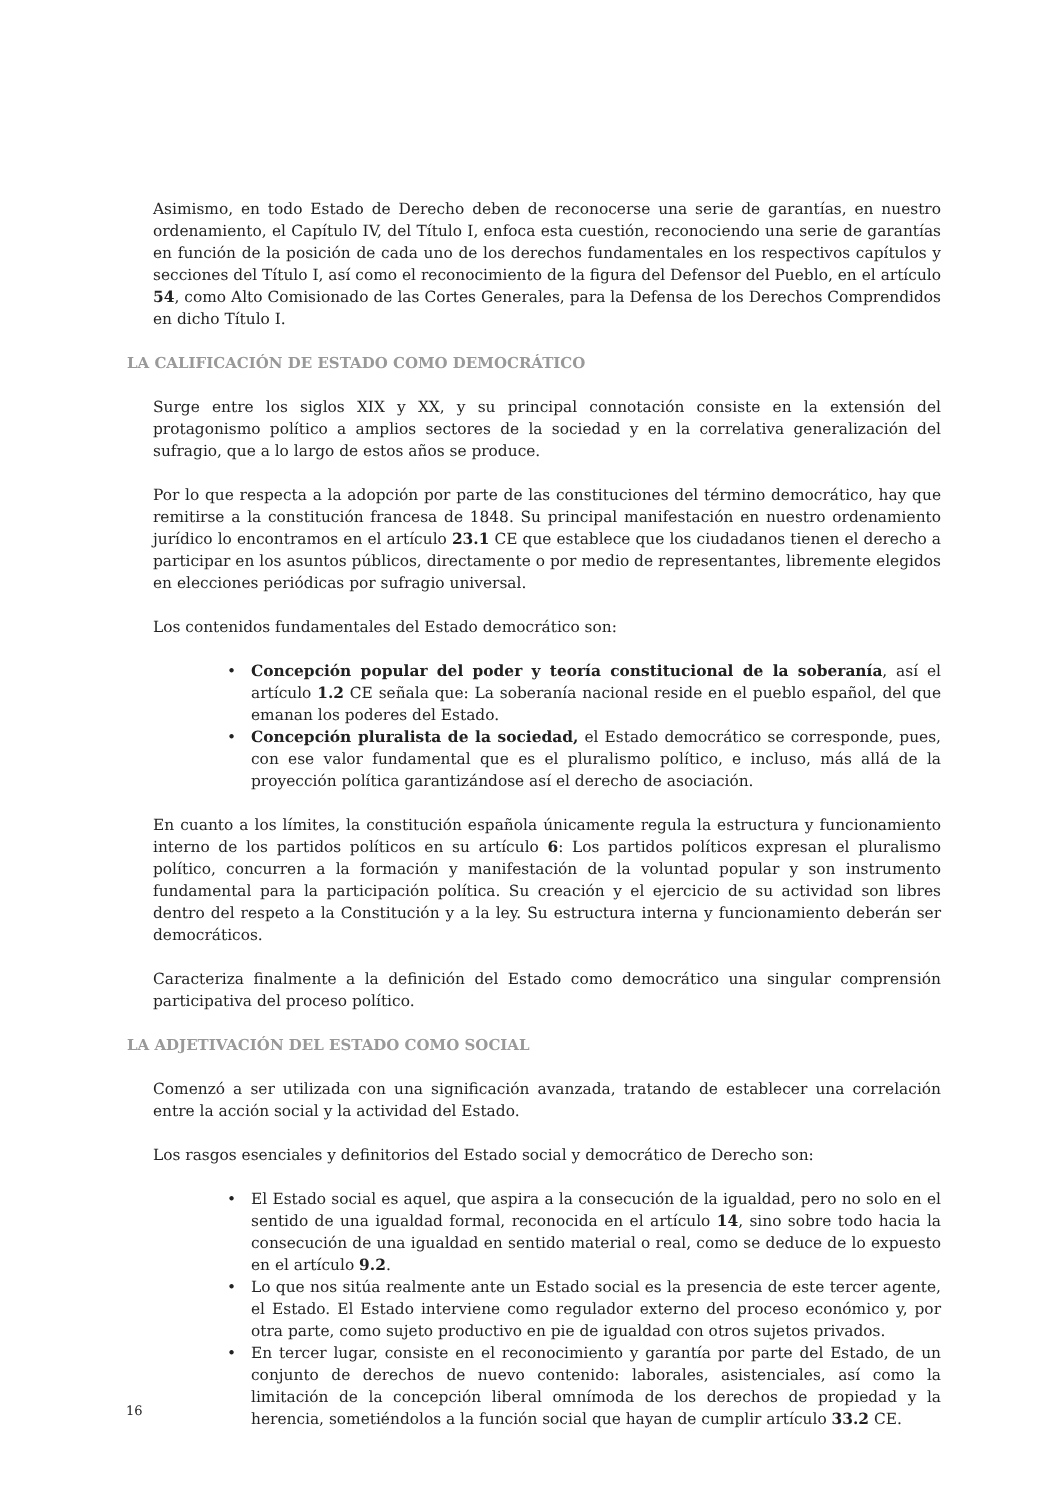Asimismo, en todo Estado de Derecho deben de reconocerse una serie de garantías, en nuestro ordenamiento, el Capítulo IV, del Título I, enfoca esta cuestión, reconociendo una serie de garantías en función de la posición de cada uno de los derechos fundamentales en los respectivos capítulos y secciones del Título I, así como el reconocimiento de la figura del Defensor del Pueblo, en el artículo 54, como Alto Comisionado de las Cortes Generales, para la Defensa de los Derechos Comprendidos en dicho Título I.
LA CALIFICACIÓN DE ESTADO COMO DEMOCRÁTICO
Surge entre los siglos XIX y XX, y su principal connotación consiste en la extensión del protagonismo político a amplios sectores de la sociedad y en la correlativa generalización del sufragio, que a lo largo de estos años se produce.
Por lo que respecta a la adopción por parte de las constituciones del término democrático, hay que remitirse a la constitución francesa de 1848. Su principal manifestación en nuestro ordenamiento jurídico lo encontramos en el artículo 23.1 CE que establece que los ciudadanos tienen el derecho a participar en los asuntos públicos, directamente o por medio de representantes, libremente elegidos en elecciones periódicas por sufragio universal.
Los contenidos fundamentales del Estado democrático son:
• Concepción popular del poder y teoría constitucional de la soberanía, así el artículo 1.2 CE señala que: La soberanía nacional reside en el pueblo español, del que emanan los poderes del Estado.
• Concepción pluralista de la sociedad, el Estado democrático se corresponde, pues, con ese valor fundamental que es el pluralismo político, e incluso, más allá de la proyección política garantizándose así el derecho de asociación.
En cuanto a los límites, la constitución española únicamente regula la estructura y funcionamiento interno de los partidos políticos en su artículo 6: Los partidos políticos expresan el pluralismo político, concurren a la formación y manifestación de la voluntad popular y son instrumento fundamental para la participación política. Su creación y el ejercicio de su actividad son libres dentro del respeto a la Constitución y a la ley. Su estructura interna y funcionamiento deberán ser democráticos.
Caracteriza finalmente a la definición del Estado como democrático una singular comprensión participativa del proceso político.
LA ADJETIVACIÓN DEL ESTADO COMO SOCIAL
Comenzó a ser utilizada con una significación avanzada, tratando de establecer una correlación entre la acción social y la actividad del Estado.
Los rasgos esenciales y definitorios del Estado social y democrático de Derecho son:
• El Estado social es aquel, que aspira a la consecución de la igualdad, pero no solo en el sentido de una igualdad formal, reconocida en el artículo 14, sino sobre todo hacia la consecución de una igualdad en sentido material o real, como se deduce de lo expuesto en el artículo 9.2.
• Lo que nos sitúa realmente ante un Estado social es la presencia de este tercer agente, el Estado. El Estado interviene como regulador externo del proceso económico y, por otra parte, como sujeto productivo en pie de igualdad con otros sujetos privados.
• En tercer lugar, consiste en el reconocimiento y garantía por parte del Estado, de un conjunto de derechos de nuevo contenido: laborales, asistenciales, así como la limitación de la concepción liberal omnímoda de los derechos de propiedad y la herencia, sometiéndolos a la función social que hayan de cumplir artículo 33.2 CE.
16